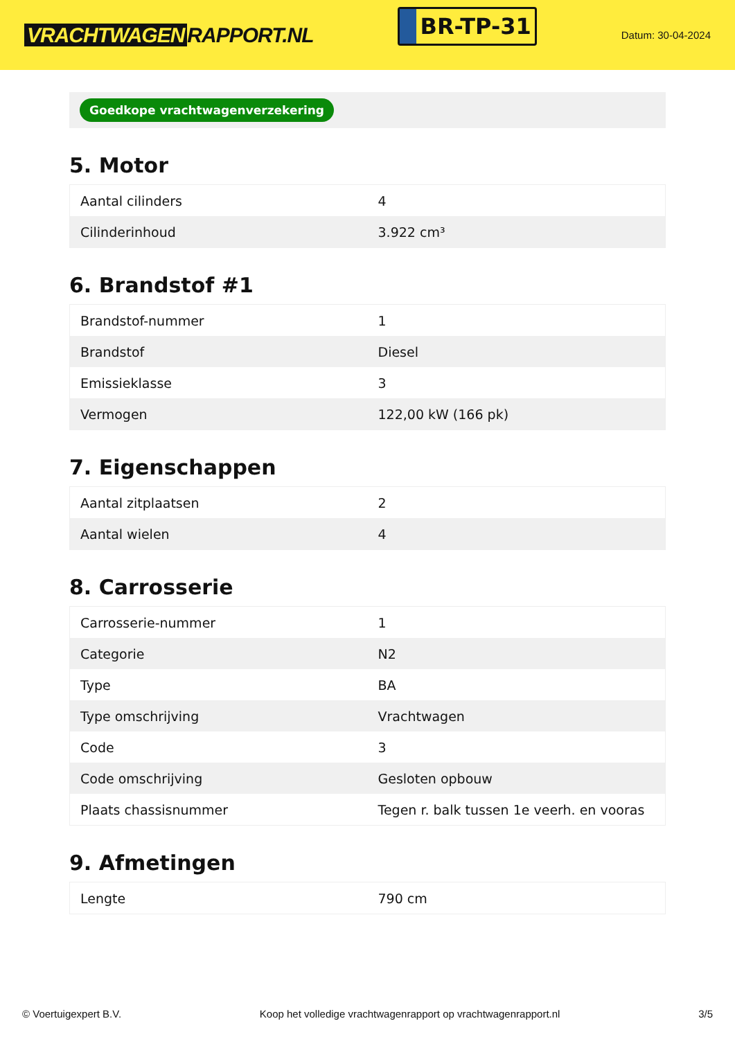VRACHTWAGEN RAPPORT.NL
BR-TP-31
Datum: 30-04-2024
Goedkope vrachtwagenverzekering
5. Motor
| Aantal cilinders | 4 |
| Cilinderinhoud | 3.922 cm³ |
6. Brandstof #1
| Brandstof-nummer | 1 |
| Brandstof | Diesel |
| Emissieklasse | 3 |
| Vermogen | 122,00 kW (166 pk) |
7. Eigenschappen
| Aantal zitplaatsen | 2 |
| Aantal wielen | 4 |
8. Carrosserie
| Carrosserie-nummer | 1 |
| Categorie | N2 |
| Type | BA |
| Type omschrijving | Vrachtwagen |
| Code | 3 |
| Code omschrijving | Gesloten opbouw |
| Plaats chassisnummer | Tegen r. balk tussen 1e veerh. en vooras |
9. Afmetingen
| Lengte | 790 cm |
© Voertuigexpert B.V. Koop het volledige vrachtwagenrapport op vrachtwagenrapport.nl 3/5